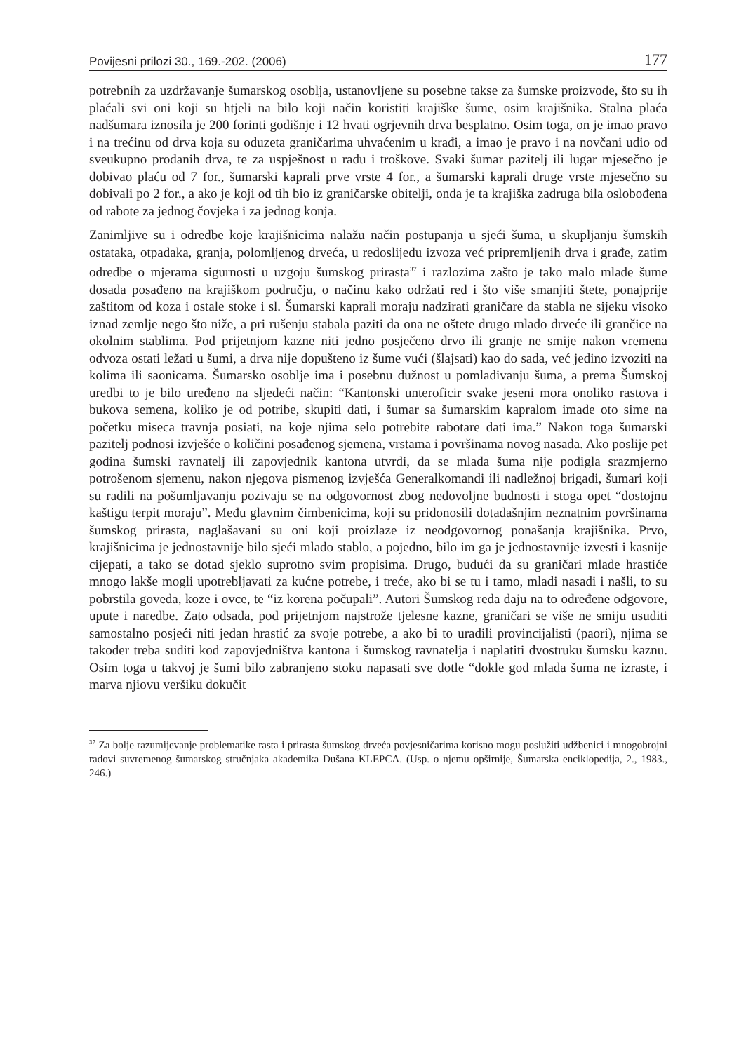Povijesni prilozi 30., 169.-202. (2006) 177
potrebnih za uzdržavanje šumarskog osoblja, ustanovljene su posebne takse za šumske proizvode, što su ih plaćali svi oni koji su htjeli na bilo koji način koristiti krajiške šume, osim krajišnika. Stalna plaća nadšumara iznosila je 200 forinti godišnje i 12 hvati ogrjevnih drva besplatno. Osim toga, on je imao pravo i na trećinu od drva koja su oduzeta graničarima uhvaćenim u krađi, a imao je pravo i na novčani udio od sveukupno prodanih drva, te za uspješnost u radu i troškove. Svaki šumar pazitelj ili lugar mjesečno je dobivao plaću od 7 for., šumarski kaprali prve vrste 4 for., a šumarski kaprali druge vrste mjesečno su dobivali po 2 for., a ako je koji od tih bio iz graničarske obitelji, onda je ta krajiška zadruga bila oslobođena od rabote za jednog čovjeka i za jednog konja.
Zanimljive su i odredbe koje krajišnicima nalažu način postupanja u sjeći šuma, u skupljanju šumskih ostataka, otpadaka, granja, polomljenog drveća, u redoslijedu izvoza već pripremljenih drva i građe, zatim odredbe o mjerama sigurnosti u uzgoju šumskog prirasta<sup>37</sup> i razlozima zašto je tako malo mlade šume dosada posađeno na krajiškom području, o načinu kako održati red i što više smanjiti štete, ponajprije zaštitom od koza i ostale stoke i sl. Šumarski kaprali moraju nadzirati graničare da stabla ne sijeku visoko iznad zemlje nego što niže, a pri rušenju stabala paziti da ona ne oštete drugo mlado drveće ili grančice na okolnim stablima. Pod prijetnjom kazne niti jedno posječeno drvo ili granje ne smije nakon vremena odvoza ostati ležati u šumi, a drva nije dopušteno iz šume vući (šlajsati) kao do sada, već jedino izvoziti na kolima ili saonicama. Šumarsko osoblje ima i posebnu dužnost u pomlađivanju šuma, a prema Šumskoj uredbi to je bilo uređeno na sljedeći način: “Kantonski unteroficir svake jeseni mora onoliko rastova i bukova semena, koliko je od potribe, skupiti dati, i šumar sa šumarskim kapralom imade oto sime na početku miseca travnja posiati, na koje njima selo potrebite rabotare dati ima.” Nakon toga šumarski pazitelj podnosi izvješće o količini posađenog sjemena, vrstama i površinama novog nasada. Ako poslije pet godina šumski ravnatelj ili zapovjednik kantona utvrdi, da se mlada šuma nije podigla srazmjerno potrošenom sjemenu, nakon njegova pismenog izvješća Generalkomandi ili nadležnoj brigadi, šumari koji su radili na pošumljavanju pozivaju se na odgovornost zbog nedovoljne budnosti i stoga opet “dostojnu kaštigu terpit moraju”. Među glavnim čimbenicima, koji su pridonosili dotadašnjim neznatnim površinama šumskog prirasta, naglašavani su oni koji proizlaze iz neodgovornog ponašanja krajišnika. Prvo, krajišnicima je jednostavnije bilo sjeći mlado stablo, a pojedno, bilo im ga je jednostavnije izvesti i kasnije cijepati, a tako se dotad sjeklo suprotno svim propisima. Drugo, budući da su graničari mlade hrastiće mnogo lakše mogli upotrebljavati za kućne potrebe, i treće, ako bi se tu i tamo, mladi nasadi i našli, to su pobrstila goveda, koze i ovce, te “iz korena počupali”. Autori Šumskog reda daju na to određene odgovore, upute i naredbe. Zato odsada, pod prijetnjom najstrože tjelesne kazne, graničari se više ne smiju usuditi samostalno posjeći niti jedan hrastić za svoje potrebe, a ako bi to uradili provincijalisti (paori), njima se također treba suditi kod zapovjedništva kantona i šumskog ravnatelja i naplatiti dvostruku šumsku kaznu. Osim toga u takvoj je šumi bilo zabranjeno stoku napasati sve dotle “dokle god mlada šuma ne izraste, i marva njiovu veršiku dokučit
<sup>37</sup> Za bolje razumijevanje problematike rasta i prirasta šumskog drveća povjesničarima korisno mogu poslužiti udžbenici i mnogobrojni radovi suvremenog šumarskog stručnjaka akademika Dušana KLEPCA. (Usp. o njemu opširnije, Šumarska enciklopedija, 2., 1983., 246.)